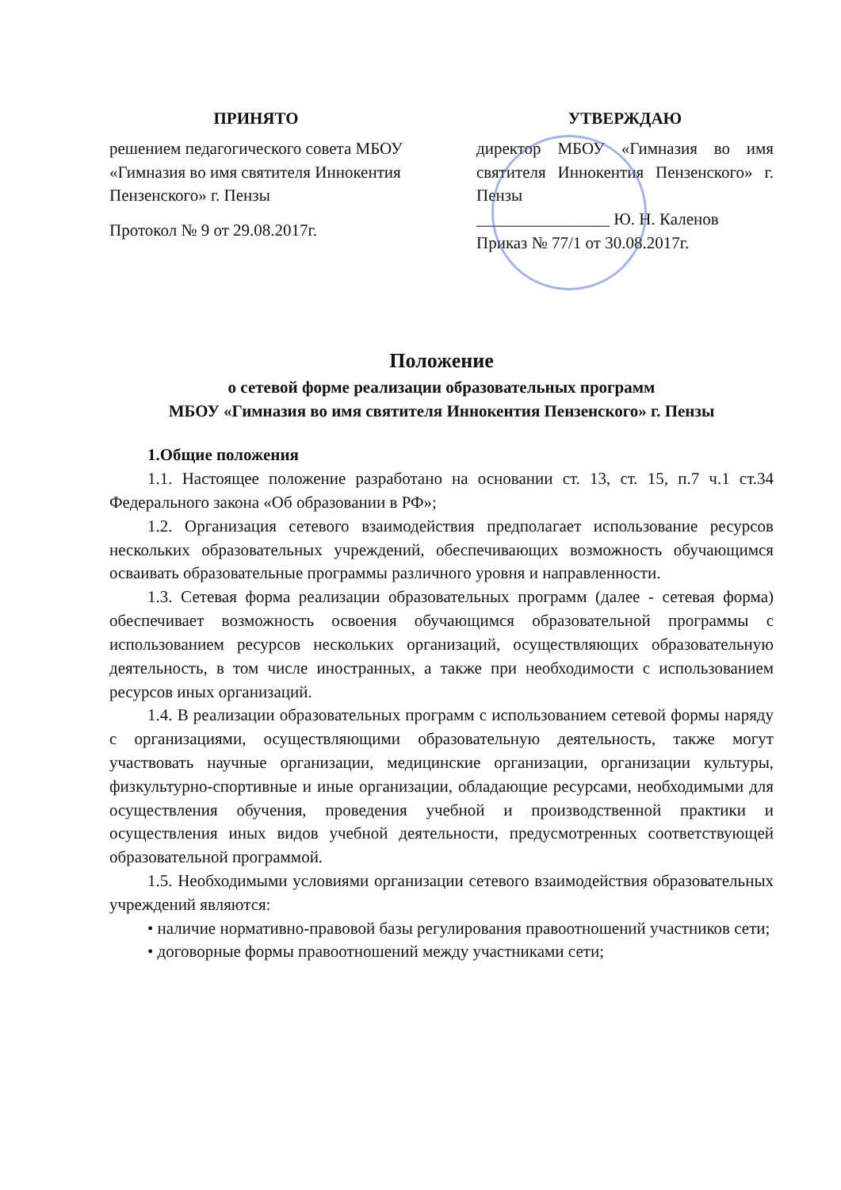ПРИНЯТО
решением педагогического совета МБОУ «Гимназия во имя святителя Иннокентия Пензенского» г. Пензы
Протокол № 9 от 29.08.2017г.
УТВЕРЖДАЮ
директор МБОУ «Гимназия во имя святителя Иннокентия Пензенского» г. Пензы
________________ Ю. Н. Каленов
Приказ № 77/1 от 30.08.2017г.
Положение
о сетевой форме реализации образовательных программ
МБОУ «Гимназия во имя святителя Иннокентия Пензенского» г. Пензы
1.Общие положения
1.1. Настоящее положение разработано на основании ст. 13, ст. 15, п.7 ч.1 ст.34 Федерального закона «Об образовании в РФ»;
1.2. Организация сетевого взаимодействия предполагает использование ресурсов нескольких образовательных учреждений, обеспечивающих возможность обучающимся осваивать образовательные программы различного уровня и направленности.
1.3. Сетевая форма реализации образовательных программ (далее - сетевая форма) обеспечивает возможность освоения обучающимся образовательной программы с использованием ресурсов нескольких организаций, осуществляющих образовательную деятельность, в том числе иностранных, а также при необходимости с использованием ресурсов иных организаций.
1.4. В реализации образовательных программ с использованием сетевой формы наряду с организациями, осуществляющими образовательную деятельность, также могут участвовать научные организации, медицинские организации, организации культуры, физкультурно-спортивные и иные организации, обладающие ресурсами, необходимыми для осуществления обучения, проведения учебной и производственной практики и осуществления иных видов учебной деятельности, предусмотренных соответствующей образовательной программой.
1.5. Необходимыми условиями организации сетевого взаимодействия образовательных учреждений являются:
• наличие нормативно-правовой базы регулирования правоотношений участников сети;
• договорные формы правоотношений между участниками сети;